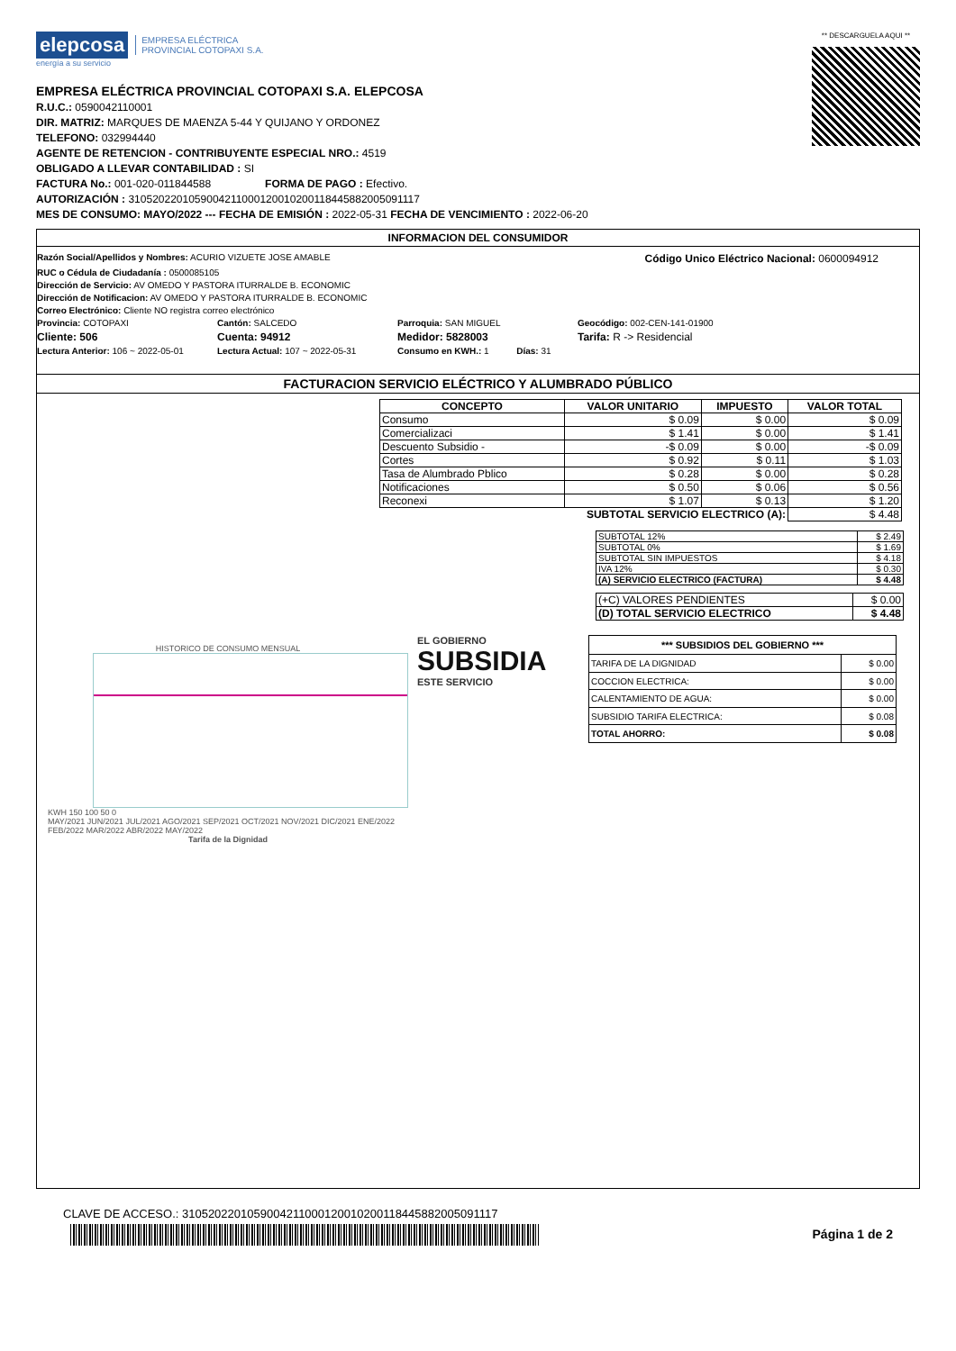elepcosa EMPRESA ELÉCTRICA
PROVINCIAL COTOPAXI S.A.
energía a su servicio
EMPRESA ELÉCTRICA PROVINCIAL COTOPAXI S.A. ELEPCOSA
R.U.C.: 0590042110001
DIR. MATRIZ: MARQUES DE MAENZA 5-44 Y QUIJANO Y ORDONEZ
TELEFONO: 032994440
AGENTE DE RETENCION - CONTRIBUYENTE ESPECIAL NRO.: 4519
OBLIGADO A LLEVAR CONTABILIDAD : SI
FACTURA No.: 001-020-011844588 FORMA DE PAGO : Efectivo.
AUTORIZACIÓN : 3105202201059004211000120010200118445882005091117
MES DE CONSUMO: MAYO/2022 --- FECHA DE EMISIÓN : 2022-05-31 FECHA DE VENCIMIENTO : 2022-06-20
** DESCARGUELA AQUI **
INFORMACION DEL CONSUMIDOR
Razón Social/Apellidos y Nombres: ACURIO VIZUETE JOSE AMABLE Código Unico Eléctrico Nacional: 0600094912
RUC o Cédula de Ciudadanía : 0500085105
Dirección de Servicio: AV OMEDO Y PASTORA ITURRALDE B. ECONOMIC
Dirección de Notificacion: AV OMEDO Y PASTORA ITURRALDE B. ECONOMIC
Correo Electrónico: Cliente NO registra correo electrónico
Provincia: COTOPAXI Cantón: SALCEDO Parroquia: SAN MIGUEL Geocódigo: 002-CEN-141-01900
Cliente: 506 Cuenta: 94912 Medidor: 5828003 Tarifa: R -> Residencial
Lectura Anterior: 106 ~ 2022-05-01
Lectura Actual: 107 ~ 2022-05-31 Consumo en KWH.: 1 Días: 31
FACTURACION SERVICIO ELÉCTRICO Y ALUMBRADO PÚBLICO
| CONCEPTO | VALOR UNITARIO | IMPUESTO | VALOR TOTAL |
| --- | --- | --- | --- |
| Consumo | $ 0.09 | $ 0.00 | $ 0.09 |
| Comercializaci | $ 1.41 | $ 0.00 | $ 1.41 |
| Descuento Subsidio - | -$ 0.09 | $ 0.00 | -$ 0.09 |
| Cortes | $ 0.92 | $ 0.11 | $ 1.03 |
| Tasa de Alumbrado Pblico | $ 0.28 | $ 0.00 | $ 0.28 |
| Notificaciones | $ 0.50 | $ 0.06 | $ 0.56 |
| Reconexi | $ 1.07 | $ 0.13 | $ 1.20 |
| SUBTOTAL SERVICIO ELECTRICO (A): | | | $ 4.48 |
| SUBTOTAL 12% | $ 2.49 |
| SUBTOTAL 0% | $ 1.69 |
| SUBTOTAL SIN IMPUESTOS | $ 4.18 |
| IVA 12% | $ 0.30 |
| (A) SERVICIO ELECTRICO (FACTURA) | $ 4.48 |
| (+C) VALORES PENDIENTES | $ 0.00 |
| (D) TOTAL SERVICIO ELECTRICO | $ 4.48 |
HISTORICO DE CONSUMO MENSUAL
KWH 150 100 50 0
MAY/2021 JUN/2021 JUL/2021 AGO/2021 SEP/2021 OCT/2021 NOV/2021 DIC/2021 ENE/2022 FEB/2022 MAR/2022 ABR/2022 MAY/2022
Tarifa de la Dignidad
EL GOBIERNO
SUBSIDIA
ESTE SERVICIO
| *** SUBSIDIOS DEL GOBIERNO *** | |
| --- | --- |
| TARIFA DE LA DIGNIDAD | $ 0.00 |
| COCCION ELECTRICA: | $ 0.00 |
| CALENTAMIENTO DE AGUA: | $ 0.00 |
| SUBSIDIO TARIFA ELECTRICA: | $ 0.08 |
| TOTAL AHORRO: | $ 0.08 |
CLAVE DE ACCESO.: 3105202201059004211000120010200118445882005091117
Página 1 de 2